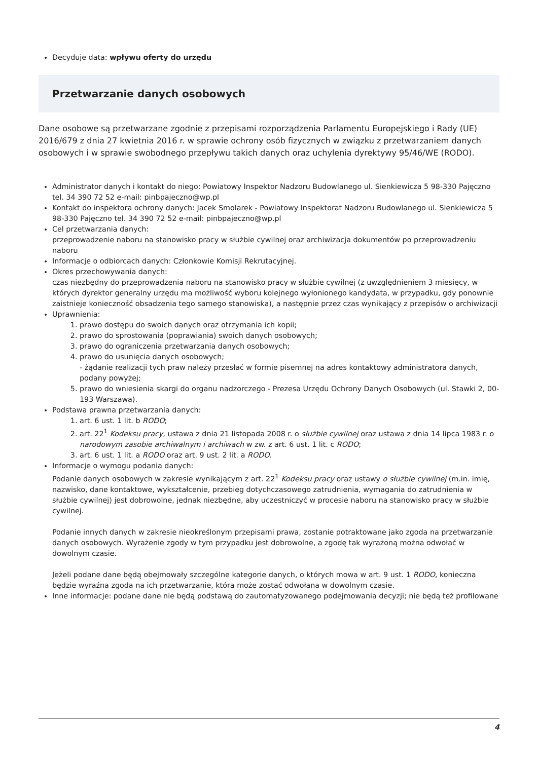Decyduje data: wpływu oferty do urzędu
Przetwarzanie danych osobowych
Dane osobowe są przetwarzane zgodnie z przepisami rozporządzenia Parlamentu Europejskiego i Rady (UE) 2016/679 z dnia 27 kwietnia 2016 r. w sprawie ochrony osób fizycznych w związku z przetwarzaniem danych osobowych i w sprawie swobodnego przepływu takich danych oraz uchylenia dyrektywy 95/46/WE (RODO).
Administrator danych i kontakt do niego: Powiatowy Inspektor Nadzoru Budowlanego ul. Sienkiewicza 5 98-330 Pajęczno tel. 34 390 72 52 e-mail: pinbpajeczno@wp.pl
Kontakt do inspektora ochrony danych: Jacek Smolarek - Powiatowy Inspektorat Nadzoru Budowlanego ul. Sienkiewicza 5 98-330 Pajęczno tel. 34 390 72 52 e-mail: pinbpajeczno@wp.pl
Cel przetwarzania danych:
przeprowadzenie naboru na stanowisko pracy w służbie cywilnej oraz archiwizacja dokumentów po przeprowadzeniu naboru
Informacje o odbiorcach danych: Członkowie Komisji Rekrutacyjnej.
Okres przechowywania danych:
czas niezbędny do przeprowadzenia naboru na stanowisko pracy w służbie cywilnej (z uwzględnieniem 3 miesięcy, w których dyrektor generalny urzędu ma możliwość wyboru kolejnego wyłonionego kandydata, w przypadku, gdy ponownie zaistnieje konieczność obsadzenia tego samego stanowiska), a następnie przez czas wynikający z przepisów o archiwizacji
Uprawnienia:
1. prawo dostępu do swoich danych oraz otrzymania ich kopii;
2. prawo do sprostowania (poprawiania) swoich danych osobowych;
3. prawo do ograniczenia przetwarzania danych osobowych;
4. prawo do usunięcia danych osobowych;
- żądanie realizacji tych praw należy przesłać w formie pisemnej na adres kontaktowy administratora danych, podany powyżej;
5. prawo do wniesienia skargi do organu nadzorczego - Prezesa Urzędu Ochrony Danych Osobowych (ul. Stawki 2, 00-193 Warszawa).
Podstawa prawna przetwarzania danych:
1. art. 6 ust. 1 lit. b RODO;
2. art. 22<sup>1</sup> Kodeksu pracy, ustawa z dnia 21 listopada 2008 r. o służbie cywilnej oraz ustawa z dnia 14 lipca 1983 r. o narodowym zasobie archiwalnym i archiwach w zw. z art. 6 ust. 1 lit. c RODO;
3. art. 6 ust. 1 lit. a RODO oraz art. 9 ust. 2 lit. a RODO.
Informacje o wymogu podania danych:
Podanie danych osobowych w zakresie wynikającym z art. 22<sup>1</sup> Kodeksu pracy oraz ustawy o służbie cywilnej (m.in. imię, nazwisko, dane kontaktowe, wykształcenie, przebieg dotychczasowego zatrudnienia, wymagania do zatrudnienia w służbie cywilnej) jest dobrowolne, jednak niezbędne, aby uczestniczyć w procesie naboru na stanowisko pracy w służbie cywilnej.
Podanie innych danych w zakresie nieokreślonym przepisami prawa, zostanie potraktowane jako zgoda na przetwarzanie danych osobowych. Wyrażenie zgody w tym przypadku jest dobrowolne, a zgodę tak wyrażoną można odwołać w dowolnym czasie.
Jeżeli podane dane będą obejmowały szczególne kategorie danych, o których mowa w art. 9 ust. 1 RODO, konieczna będzie wyraźna zgoda na ich przetwarzanie, która może zostać odwołana w dowolnym czasie.
Inne informacje: podane dane nie będą podstawą do zautomatyzowanego podejmowania decyzji; nie będą też profilowane
4